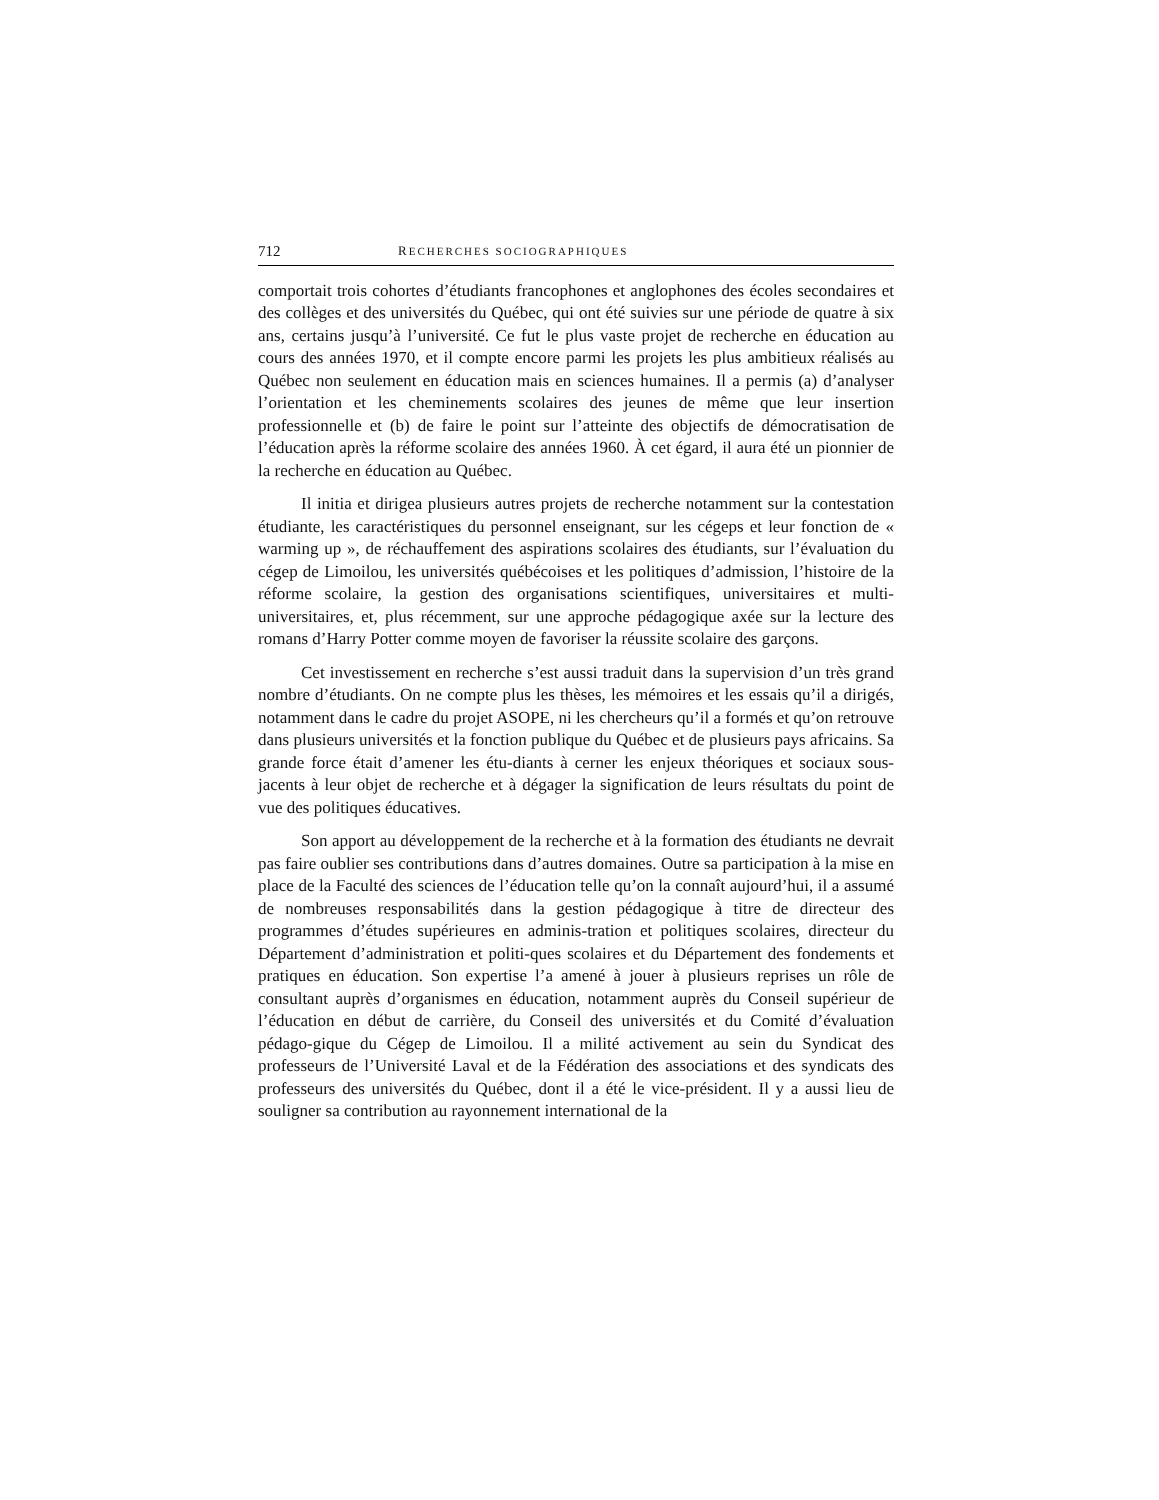712 RECHERCHES SOCIOGRAPHIQUES
comportait trois cohortes d’étudiants francophones et anglophones des écoles secondaires et des collèges et des universités du Québec, qui ont été suivies sur une période de quatre à six ans, certains jusqu’à l’université. Ce fut le plus vaste projet de recherche en éducation au cours des années 1970, et il compte encore parmi les projets les plus ambitieux réalisés au Québec non seulement en éducation mais en sciences humaines. Il a permis (a) d’analyser l’orientation et les cheminements scolaires des jeunes de même que leur insertion professionnelle et (b) de faire le point sur l’atteinte des objectifs de démocratisation de l’éducation après la réforme scolaire des années 1960. À cet égard, il aura été un pionnier de la recherche en éducation au Québec.
Il initia et dirigea plusieurs autres projets de recherche notamment sur la contestation étudiante, les caractéristiques du personnel enseignant, sur les cégeps et leur fonction de « warming up », de réchauffement des aspirations scolaires des étudiants, sur l’évaluation du cégep de Limoilou, les universités québécoises et les politiques d’admission, l’histoire de la réforme scolaire, la gestion des organisations scientifiques, universitaires et multi-universitaires, et, plus récemment, sur une approche pédagogique axée sur la lecture des romans d’Harry Potter comme moyen de favoriser la réussite scolaire des garçons.
Cet investissement en recherche s’est aussi traduit dans la supervision d’un très grand nombre d’étudiants. On ne compte plus les thèses, les mémoires et les essais qu’il a dirigés, notamment dans le cadre du projet ASOPE, ni les chercheurs qu’il a formés et qu’on retrouve dans plusieurs universités et la fonction publique du Québec et de plusieurs pays africains. Sa grande force était d’amener les étu-diants à cerner les enjeux théoriques et sociaux sous-jacents à leur objet de recherche et à dégager la signification de leurs résultats du point de vue des politiques éducatives.
Son apport au développement de la recherche et à la formation des étudiants ne devrait pas faire oublier ses contributions dans d’autres domaines. Outre sa participation à la mise en place de la Faculté des sciences de l’éducation telle qu’on la connaît aujourd’hui, il a assumé de nombreuses responsabilités dans la gestion pédagogique à titre de directeur des programmes d’études supérieures en adminis-tration et politiques scolaires, directeur du Département d’administration et politi-ques scolaires et du Département des fondements et pratiques en éducation. Son expertise l’a amené à jouer à plusieurs reprises un rôle de consultant auprès d’organismes en éducation, notamment auprès du Conseil supérieur de l’éducation en début de carrière, du Conseil des universités et du Comité d’évaluation pédago-gique du Cégep de Limoilou. Il a milité activement au sein du Syndicat des professeurs de l’Université Laval et de la Fédération des associations et des syndicats des professeurs des universités du Québec, dont il a été le vice-président. Il y a aussi lieu de souligner sa contribution au rayonnement international de la